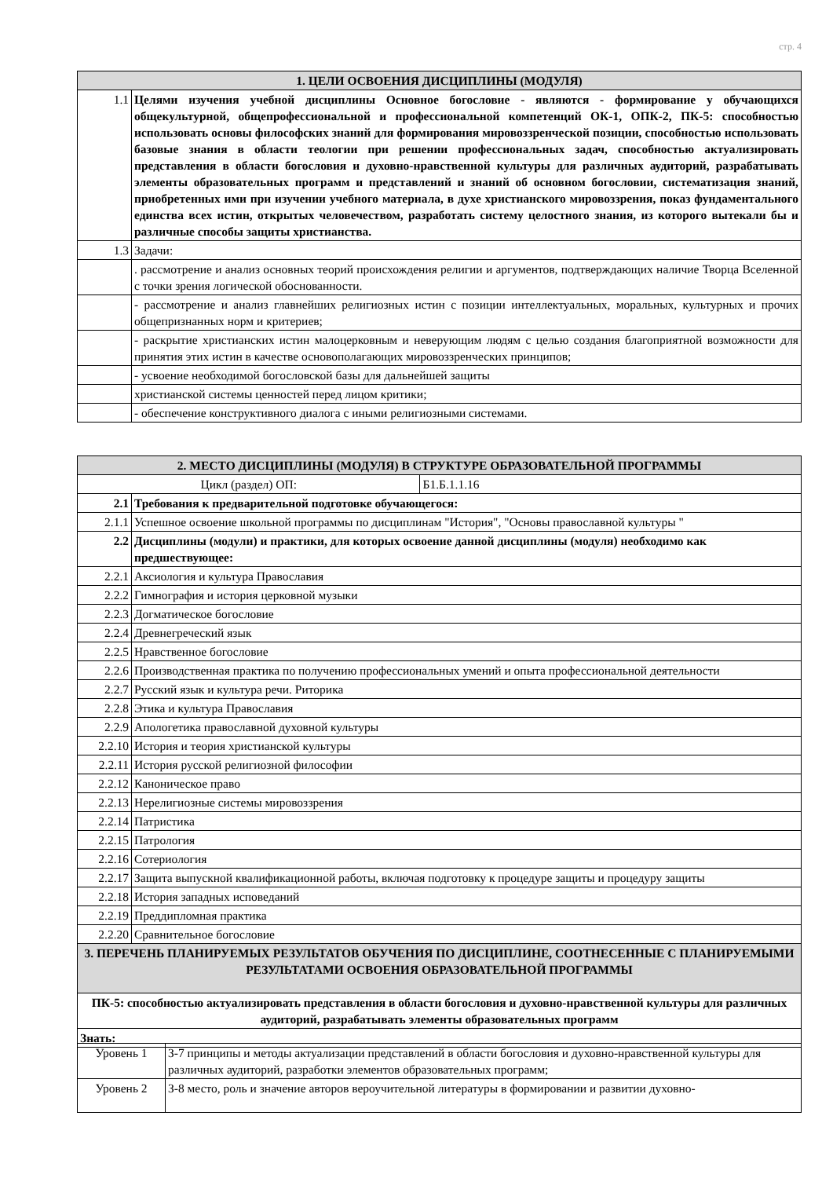стр. 4
| 1. ЦЕЛИ ОСВОЕНИЯ ДИСЦИПЛИНЫ (МОДУЛЯ) | |
| --- | --- |
| 1.1 | Целями изучения учебной дисциплины Основное богословие - являются - формирование у обучающихся общекультурной, общепрофессиональной и профессиональной компетенций ОК-1, ОПК-2, ПК-5: способностью использовать основы философских знаний для формирования мировоззренческой позиции, способностью использовать базовые знания в области теологии при решении профессиональных задач, способностью актуализировать представления в области богословия и духовно-нравственной культуры для различных аудиторий, разрабатывать элементы образовательных программ и представлений и знаний об основном богословии, систематизация знаний, приобретенных ими при изучении учебного материала, в духе христианского мировоззрения, показ фундаментального единства всех истин, открытых человечеством, разработать систему целостного знания, из которого вытекали бы и различные способы защиты христианства. |
| 1.3 | Задачи: |
| | . рассмотрение и анализ основных теорий происхождения религии и аргументов, подтверждающих наличие Творца Вселенной с точки зрения логической обоснованности. |
| | - рассмотрение и анализ главнейших религиозных истин с позиции интеллектуальных, моральных, культурных и прочих общепризнанных норм и критериев; |
| | - раскрытие христианских истин малоцерковным и неверующим людям с целью создания благоприятной возможности для принятия этих истин в качестве основополагающих мировоззренческих принципов; |
| | - усвоение необходимой богословской базы для дальнейшей защиты |
| | христианской системы ценностей перед лицом критики; |
| | - обеспечение конструктивного диалога с иными религиозными системами. |
| 2. МЕСТО ДИСЦИПЛИНЫ (МОДУЛЯ) В СТРУКТУРЕ ОБРАЗОВАТЕЛЬНОЙ ПРОГРАММЫ | | |
| --- | --- | --- |
| Цикл (раздел) ОП: | | Б1.Б.1.1.16 |
| 2.1 | Требования к предварительной подготовке обучающегося: | |
| 2.1.1 | Успешное освоение школьной программы по дисциплинам "История", "Основы православной культуры " | |
| 2.2 | Дисциплины (модули) и практики, для которых освоение данной дисциплины (модуля) необходимо как предшествующее: | |
| 2.2.1 | Аксиология и культура Православия | |
| 2.2.2 | Гимнография и история церковной музыки | |
| 2.2.3 | Догматическое богословие | |
| 2.2.4 | Древнегреческий язык | |
| 2.2.5 | Нравственное богословие | |
| 2.2.6 | Производственная практика по получению профессиональных умений и опыта профессиональной деятельности | |
| 2.2.7 | Русский язык и культура речи. Риторика | |
| 2.2.8 | Этика и культура Православия | |
| 2.2.9 | Апологетика православной духовной культуры | |
| 2.2.10 | История и теория христианской культуры | |
| 2.2.11 | История русской религиозной философии | |
| 2.2.12 | Каноническое право | |
| 2.2.13 | Нерелигиозные системы мировоззрения | |
| 2.2.14 | Патристика | |
| 2.2.15 | Патрология | |
| 2.2.16 | Сотериология | |
| 2.2.17 | Защита выпускной квалификационной работы, включая подготовку к процедуре защиты и процедуру защиты | |
| 2.2.18 | История западных исповеданий | |
| 2.2.19 | Преддипломная практика | |
| 2.2.20 | Сравнительное богословие | |
| 3. ПЕРЕЧЕНЬ ПЛАНИРУЕМЫХ РЕЗУЛЬТАТОВ ОБУЧЕНИЯ ПО ДИСЦИПЛИНЕ, СООТНЕСЕННЫЕ С ПЛАНИРУЕМЫМИ РЕЗУЛЬТАТАМИ ОСВОЕНИЯ ОБРАЗОВАТЕЛЬНОЙ ПРОГРАММЫ | | |
| ПК-5: способностью актуализировать представления в области богословия и духовно-нравственной культуры для различных аудиторий, разрабатывать элементы образовательных программ | | |
| Знать: | | |
| Уровень 1 | З-7 принципы и методы актуализации представлений в области богословия и духовно-нравственной культуры для различных аудиторий, разработки элементов образовательных программ; |
| Уровень 2 | З-8 место, роль и значение авторов вероучительной литературы в формировании и развитии духовно- |